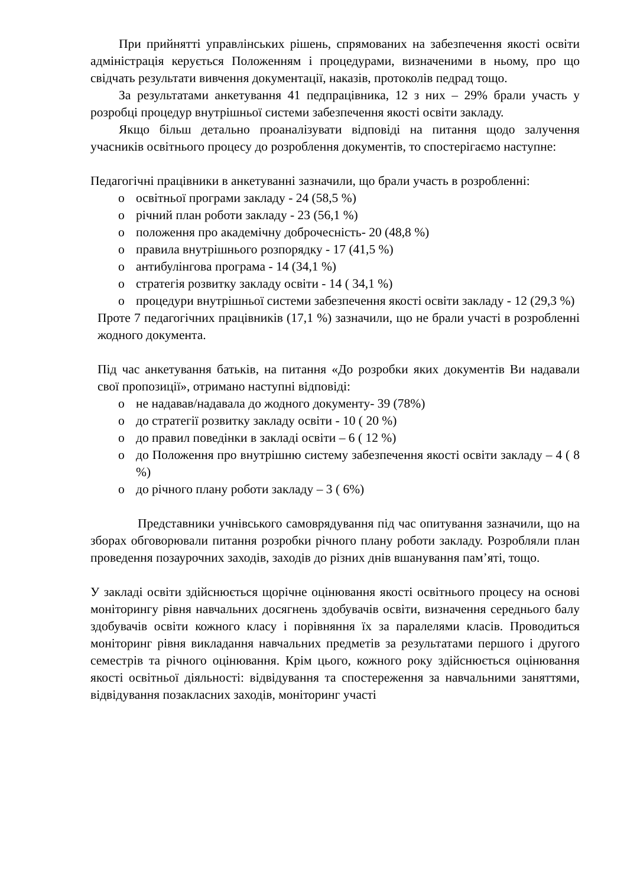При прийнятті управлінських рішень, спрямованих на забезпечення якості освіти адміністрація керується Положенням і процедурами, визначеними в ньому, про що свідчать результати вивчення документації, наказів, протоколів педрад тощо.
За результатами анкетування 41 педпрацівника, 12 з них – 29% брали участь у розробці процедур внутрішньої системи забезпечення якості освіти закладу.
Якщо більш детально проаналізувати відповіді на питання щодо залучення учасників освітнього процесу до розроблення документів, то спостерігаємо наступне:
Педагогічні працівники в анкетуванні зазначили, що брали участь в розробленні:
o освітньої програми закладу - 24 (58,5 %)
o річний план роботи закладу - 23 (56,1 %)
o положення про академічну доброчесність- 20 (48,8 %)
o правила внутрішнього розпорядку - 17 (41,5 %)
o антибулінгова програма - 14 (34,1 %)
o стратегія розвитку закладу освіти - 14 ( 34,1 %)
o процедури внутрішньої системи забезпечення якості освіти закладу - 12 (29,3 %)
Проте 7 педагогічних працівників (17,1 %) зазначили, що не брали участі в розробленні жодного документа.
Під час анкетування батьків, на питання «До розробки яких документів Ви надавали свої пропозиції», отримано наступні відповіді:
o не надавав/надавала до жодного документу- 39 (78%)
o до стратегії розвитку закладу освіти - 10 ( 20 %)
o до правил поведінки в закладі освіти – 6 ( 12 %)
o до Положення про внутрішню систему забезпечення якості освіти закладу – 4 ( 8 %)
o до річного плану роботи закладу – 3 ( 6%)
Представники учнівського самоврядування під час опитування зазначили, що на зборах обговорювали питання розробки річного плану роботи закладу. Розробляли план проведення позаурочних заходів, заходів до різних днів вшанування пам’яті, тощо.
У закладі освіти здійснюється щорічне оцінювання якості освітнього процесу на основі моніторингу рівня навчальних досягнень здобувачів освіти, визначення середнього балу здобувачів освіти кожного класу і порівняння їх за паралелями класів. Проводиться моніторинг рівня викладання навчальних предметів за результатами першого і другого семестрів та річного оцінювання. Крім цього, кожного року здійснюється оцінювання якості освітньої діяльності: відвідування та спостереження за навчальними заняттями, відвідування позакласних заходів, моніторинг участі